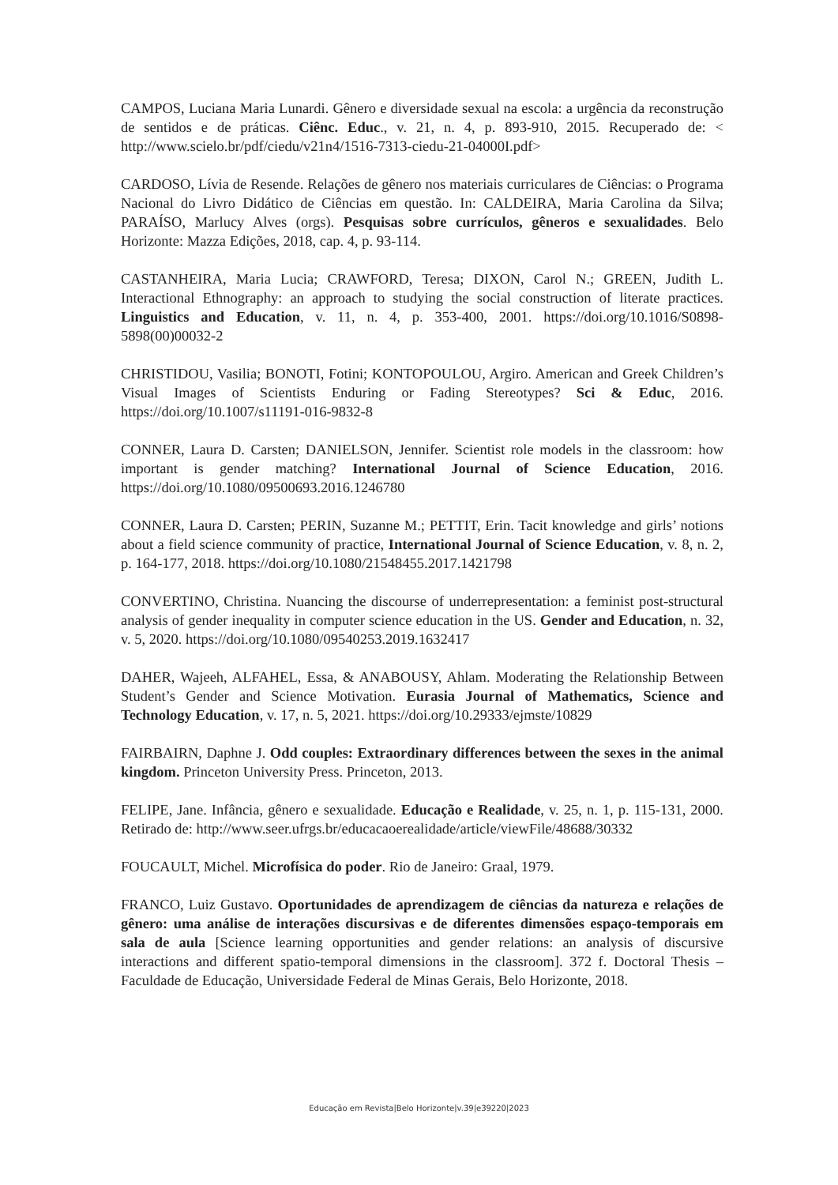CAMPOS, Luciana Maria Lunardi. Gênero e diversidade sexual na escola: a urgência da reconstrução de sentidos e de práticas. Ciênc. Educ., v. 21, n. 4, p. 893-910, 2015. Recuperado de: < http://www.scielo.br/pdf/ciedu/v21n4/1516-7313-ciedu-21-04000I.pdf>
CARDOSO, Lívia de Resende. Relações de gênero nos materiais curriculares de Ciências: o Programa Nacional do Livro Didático de Ciências em questão. In: CALDEIRA, Maria Carolina da Silva; PARAÍSO, Marlucy Alves (orgs). Pesquisas sobre currículos, gêneros e sexualidades. Belo Horizonte: Mazza Edições, 2018, cap. 4, p. 93-114.
CASTANHEIRA, Maria Lucia; CRAWFORD, Teresa; DIXON, Carol N.; GREEN, Judith L. Interactional Ethnography: an approach to studying the social construction of literate practices. Linguistics and Education, v. 11, n. 4, p. 353-400, 2001. https://doi.org/10.1016/S0898-5898(00)00032-2
CHRISTIDOU, Vasilia; BONOTI, Fotini; KONTOPOULOU, Argiro. American and Greek Children’s Visual Images of Scientists Enduring or Fading Stereotypes? Sci & Educ, 2016. https://doi.org/10.1007/s11191-016-9832-8
CONNER, Laura D. Carsten; DANIELSON, Jennifer. Scientist role models in the classroom: how important is gender matching? International Journal of Science Education, 2016. https://doi.org/10.1080/09500693.2016.1246780
CONNER, Laura D. Carsten; PERIN, Suzanne M.; PETTIT, Erin. Tacit knowledge and girls’ notions about a field science community of practice, International Journal of Science Education, v. 8, n. 2, p. 164-177, 2018. https://doi.org/10.1080/21548455.2017.1421798
CONVERTINO, Christina. Nuancing the discourse of underrepresentation: a feminist post-structural analysis of gender inequality in computer science education in the US. Gender and Education, n. 32, v. 5, 2020. https://doi.org/10.1080/09540253.2019.1632417
DAHER, Wajeeh, ALFAHEL, Essa, & ANABOUSY, Ahlam. Moderating the Relationship Between Student’s Gender and Science Motivation. Eurasia Journal of Mathematics, Science and Technology Education, v. 17, n. 5, 2021. https://doi.org/10.29333/ejmste/10829
FAIRBAIRN, Daphne J. Odd couples: Extraordinary differences between the sexes in the animal kingdom. Princeton University Press. Princeton, 2013.
FELIPE, Jane. Infância, gênero e sexualidade. Educação e Realidade, v. 25, n. 1, p. 115-131, 2000. Retirado de: http://www.seer.ufrgs.br/educacaoerealidade/article/viewFile/48688/30332
FOUCAULT, Michel. Microfísica do poder. Rio de Janeiro: Graal, 1979.
FRANCO, Luiz Gustavo. Oportunidades de aprendizagem de ciências da natureza e relações de gênero: uma análise de interações discursivas e de diferentes dimensões espaço-temporais em sala de aula [Science learning opportunities and gender relations: an analysis of discursive interactions and different spatio-temporal dimensions in the classroom]. 372 f. Doctoral Thesis – Faculdade de Educação, Universidade Federal de Minas Gerais, Belo Horizonte, 2018.
Educação em Revista|Belo Horizonte|v.39|e39220|2023